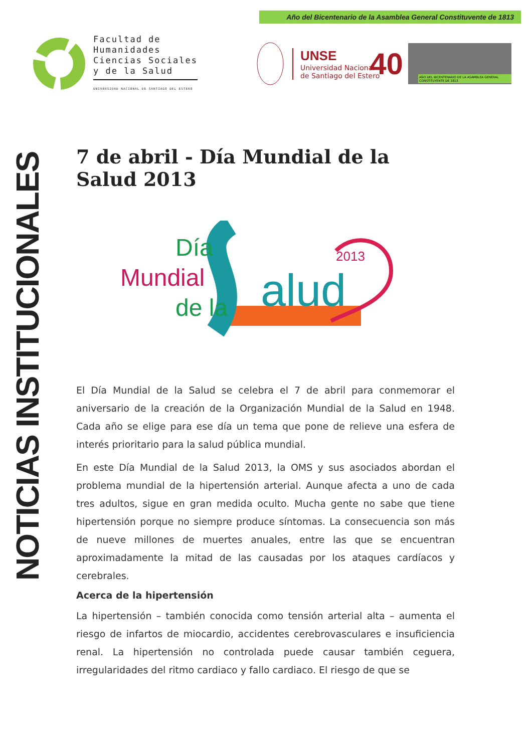Año del Bicentenario de la Asamblea General Constituvente de 1813
Facultad de
Humanidades
Ciencias Sociales
y de la Salud
UNIVERSIDAD NACIONAL DE SANTIAGO DEL ESTERO
UNSE
Universidad Nacional
de Santiago del Estero
40
AÑO DEL BICENTENARIO DE LA ASAMBLEA GENERAL CONSTITUYENTE DE 1813
NOTICIAS INSTITUCIONALES
7 de abril - Día Mundial de la Salud 2013
Día
Mundial
de la
alud
2013
El Día Mundial de la Salud se celebra el 7 de abril para conmemorar el aniversario de la creación de la Organización Mundial de la Salud en 1948. Cada año se elige para ese día un tema que pone de relieve una esfera de interés prioritario para la salud pública mundial.
En este Día Mundial de la Salud 2013, la OMS y sus asociados abordan el problema mundial de la hipertensión arterial. Aunque afecta a uno de cada tres adultos, sigue en gran medida oculto. Mucha gente no sabe que tiene hipertensión porque no siempre produce síntomas. La consecuencia son más de nueve millones de muertes anuales, entre las que se encuentran aproximadamente la mitad de las causadas por los ataques cardíacos y cerebrales.
Acerca de la hipertensión
La hipertensión – también conocida como tensión arterial alta – aumenta el riesgo de infartos de miocardio, accidentes cerebrovasculares e insuficiencia renal. La hipertensión no controlada puede causar también ceguera, irregularidades del ritmo cardiaco y fallo cardiaco. El riesgo de que se